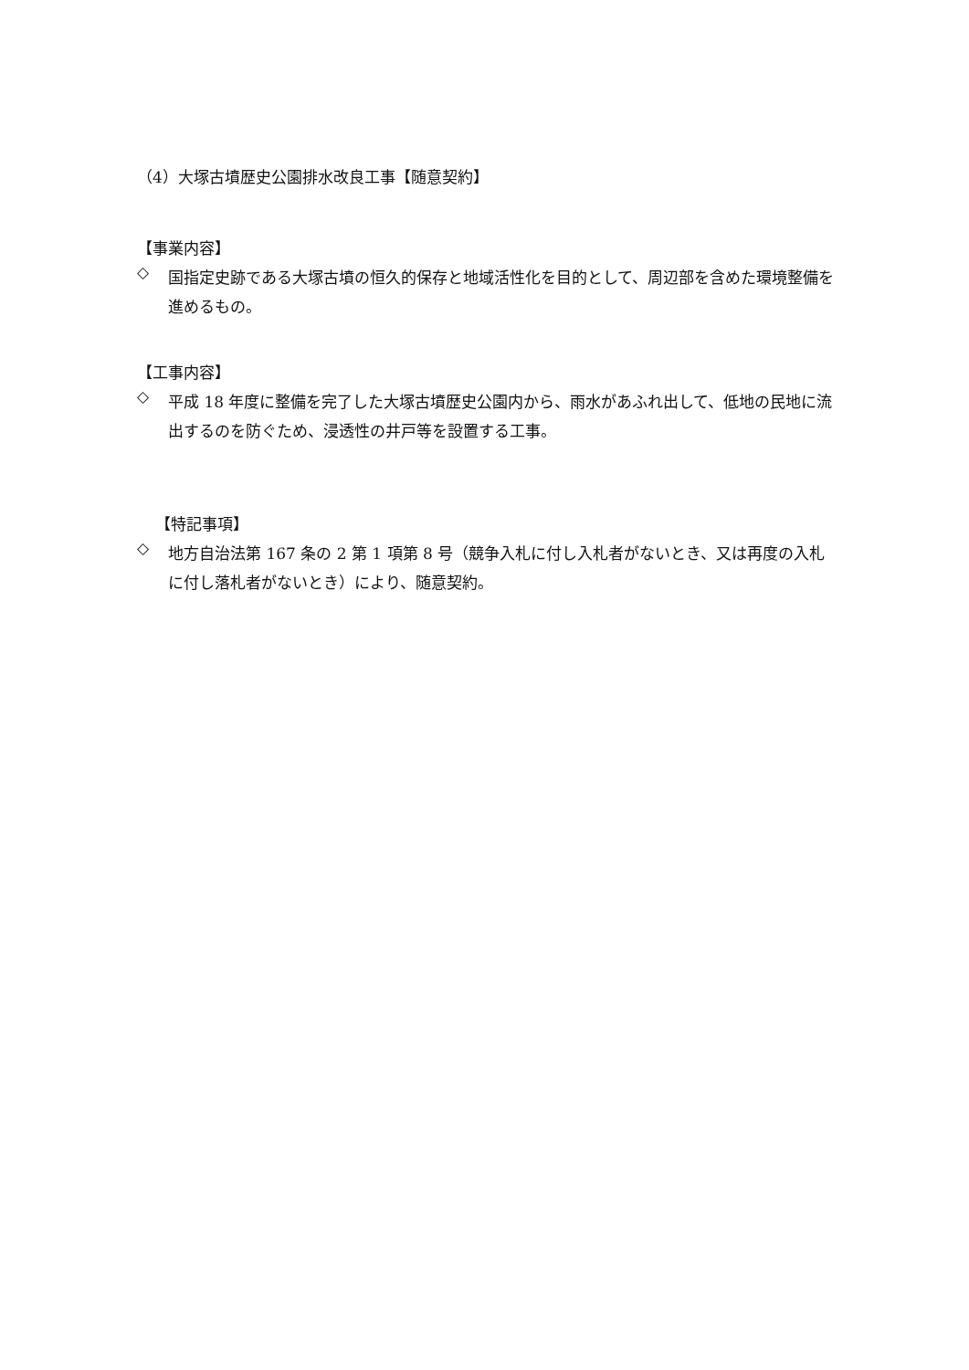（4）大塚古墳歴史公園排水改良工事【随意契約】
【事業内容】
◇
国指定史跡である大塚古墳の恒久的保存と地域活性化を目的として、周辺部を含めた環境整備を進めるもの。
【工事内容】
◇
平成 18 年度に整備を完了した大塚古墳歴史公園内から、雨水があふれ出して、低地の民地に流出するのを防ぐため、浸透性の井戸等を設置する工事。
【特記事項】
◇
地方自治法第 167 条の 2 第 1 項第 8 号（競争入札に付し入札者がないとき、又は再度の入札に付し落札者がないとき）により、随意契約。